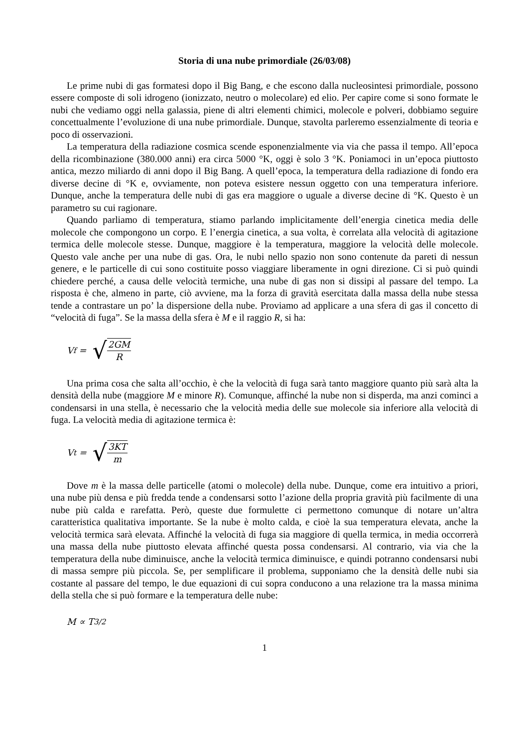Storia di una nube primordiale (26/03/08)
Le prime nubi di gas formatesi dopo il Big Bang, e che escono dalla nucleosintesi primordiale, possono essere composte di soli idrogeno (ionizzato, neutro o molecolare) ed elio. Per capire come si sono formate le nubi che vediamo oggi nella galassia, piene di altri elementi chimici, molecole e polveri, dobbiamo seguire concettualmente l’evoluzione di una nube primordiale. Dunque, stavolta parleremo essenzialmente di teoria e poco di osservazioni.
La temperatura della radiazione cosmica scende esponenzialmente via via che passa il tempo. All’epoca della ricombinazione (380.000 anni) era circa 5000 °K, oggi è solo 3 °K. Poniamoci in un’epoca piuttosto antica, mezzo miliardo di anni dopo il Big Bang. A quell’epoca, la temperatura della radiazione di fondo era diverse decine di °K e, ovviamente, non poteva esistere nessun oggetto con una temperatura inferiore. Dunque, anche la temperatura delle nubi di gas era maggiore o uguale a diverse decine di °K. Questo è un parametro su cui ragionare.
Quando parliamo di temperatura, stiamo parlando implicitamente dell’energia cinetica media delle molecole che compongono un corpo. E l’energia cinetica, a sua volta, è correlata alla velocità di agitazione termica delle molecole stesse. Dunque, maggiore è la temperatura, maggiore la velocità delle molecole. Questo vale anche per una nube di gas. Ora, le nubi nello spazio non sono contenute da pareti di nessun genere, e le particelle di cui sono costituite posso viaggiare liberamente in ogni direzione. Ci si può quindi chiedere perché, a causa delle velocità termiche, una nube di gas non si dissipi al passare del tempo. La risposta è che, almeno in parte, ciò avviene, ma la forza di gravità esercitata dalla massa della nube stessa tende a contrastare un po’ la dispersione della nube. Proviamo ad applicare a una sfera di gas il concetto di “velocità di fuga”. Se la massa della sfera è M e il raggio R, si ha:
V<sub>f</sub> = √ 2GM R
Una prima cosa che salta all’occhio, è che la velocità di fuga sarà tanto maggiore quanto più sarà alta la densità della nube (maggiore M e minore R). Comunque, affinché la nube non si disperda, ma anzi cominci a condensarsi in una stella, è necessario che la velocità media delle sue molecole sia inferiore alla velocità di fuga. La velocità media di agitazione termica è:
V<sub>t</sub> = √ 3KT m
Dove m è la massa delle particelle (atomi o molecole) della nube. Dunque, come era intuitivo a priori, una nube più densa e più fredda tende a condensarsi sotto l’azione della propria gravità più facilmente di una nube più calda e rarefatta. Però, queste due formulette ci permettono comunque di notare un’altra caratteristica qualitativa importante. Se la nube è molto calda, e cioè la sua temperatura elevata, anche la velocità termica sarà elevata. Affinché la velocità di fuga sia maggiore di quella termica, in media occorrerà una massa della nube piuttosto elevata affinché questa possa condensarsi. Al contrario, via via che la temperatura della nube diminuisce, anche la velocità termica diminuisce, e quindi potranno condensarsi nubi di massa sempre più piccola. Se, per semplificare il problema, supponiamo che la densità delle nubi sia costante al passare del tempo, le due equazioni di cui sopra conducono a una relazione tra la massa minima della stella che si può formare e la temperatura delle nube:
M ∝ T<sup>3/2</sup>
1